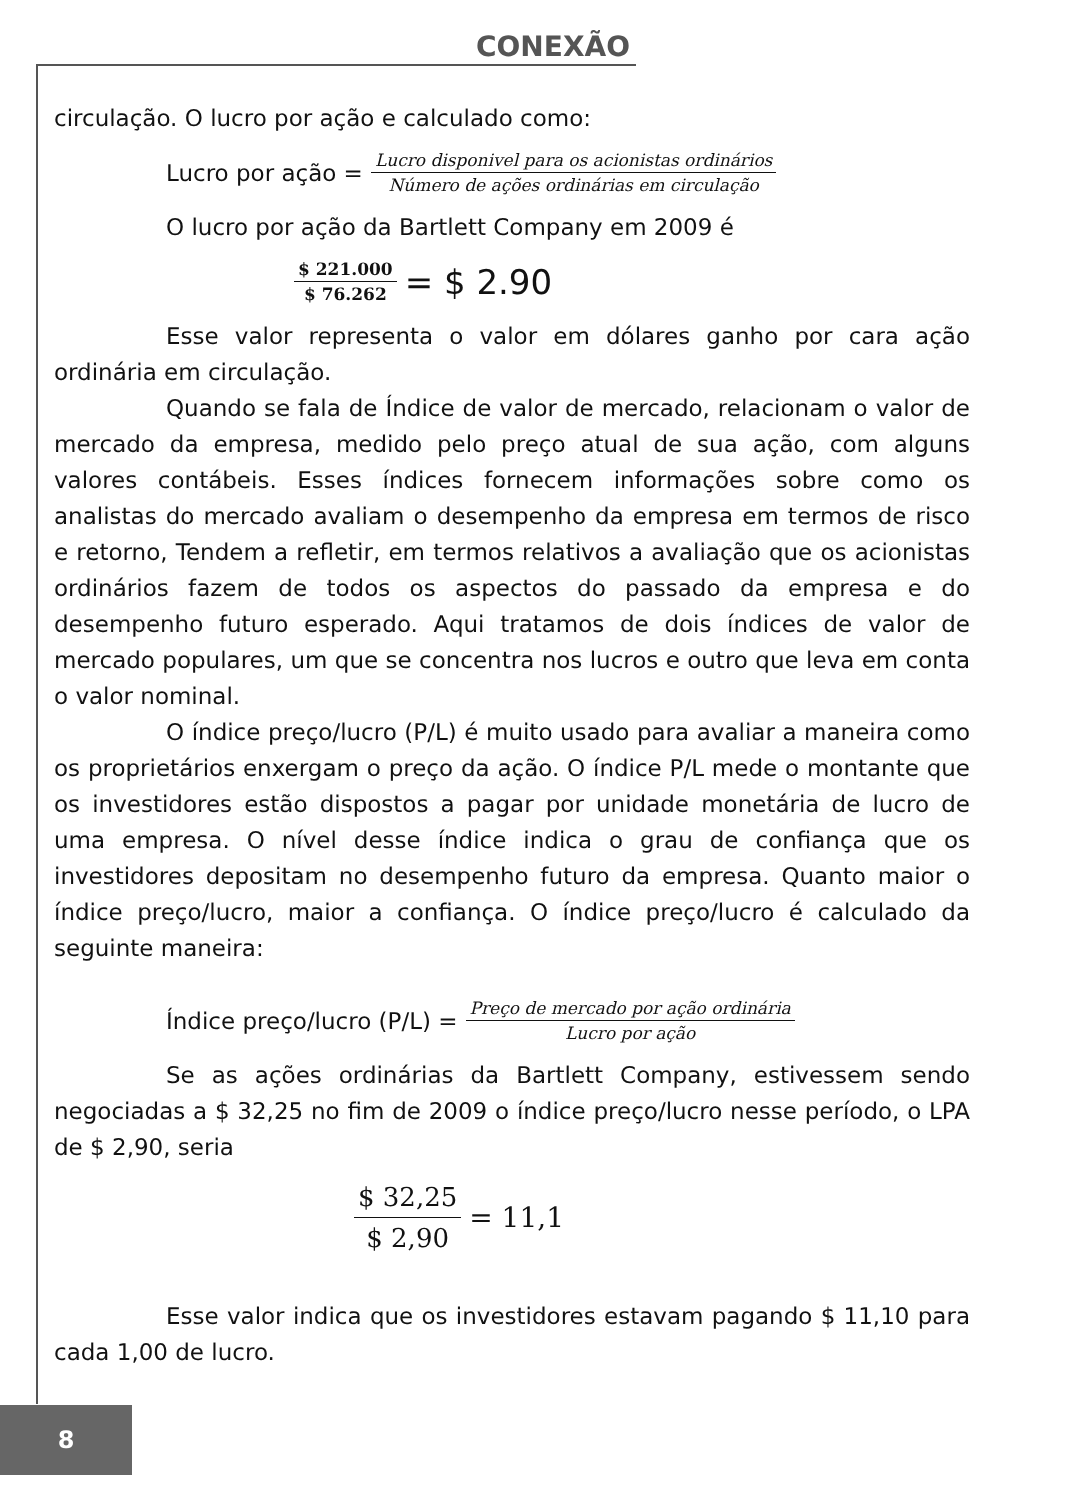CONEXÃO
circulação. O lucro por ação e calculado como:
Lucro por ação = Lucro disponivel para os acionistas ordinários Número de ações ordinárias em circulação
O lucro por ação da Bartlett Company em 2009 é
$ 221.000 $ 76.262 = $ 2.90
Esse valor representa o valor em dólares ganho por cara ação ordinária em circulação.
Quando se fala de Índice de valor de mercado, relacionam o valor de mercado da empresa, medido pelo preço atual de sua ação, com alguns valores contábeis. Esses índices fornecem informações sobre como os analistas do mercado avaliam o desempenho da empresa em termos de risco e retorno, Tendem a refletir, em termos relativos a avaliação que os acionistas ordinários fazem de todos os aspectos do passado da empresa e do desempenho futuro esperado. Aqui tratamos de dois índices de valor de mercado populares, um que se concentra nos lucros e outro que leva em conta o valor nominal.
O índice preço/lucro (P/L) é muito usado para avaliar a maneira como os proprietários enxergam o preço da ação. O índice P/L mede o montante que os investidores estão dispostos a pagar por unidade monetária de lucro de uma empresa. O nível desse índice indica o grau de confiança que os investidores depositam no desempenho futuro da empresa. Quanto maior o índice preço/lucro, maior a confiança. O índice preço/lucro é calculado da seguinte maneira:
Índice preço/lucro (P/L) = Preço de mercado por ação ordinária Lucro por ação
Se as ações ordinárias da Bartlett Company, estivessem sendo negociadas a $ 32,25 no fim de 2009 o índice preço/lucro nesse período, o LPA de $ 2,90, seria
$ 32,25 $ 2,90 = 11,1
Esse valor indica que os investidores estavam pagando $ 11,10 para cada 1,00 de lucro.
8